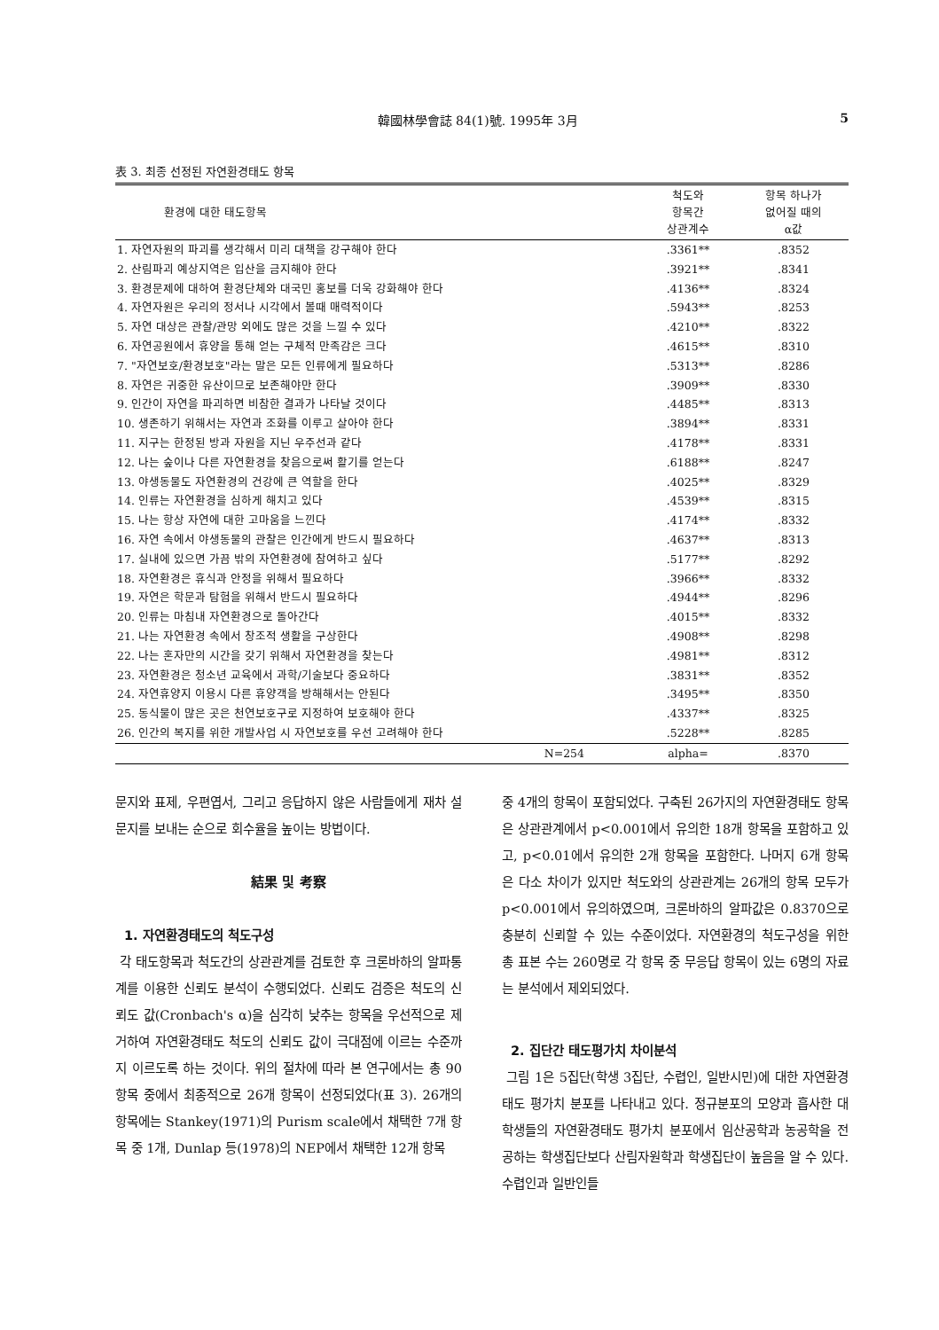韓國林學會誌 84(1)號. 1995年 3月 5
表 3. 최종 선정된 자연환경태도 항목
| 환경에 대한 태도항목 | 척도와 항목간 상관계수 | 항목 하나가 없어질 때의 α값 |
| --- | --- | --- |
| 1. 자연자원의 파괴를 생각해서 미리 대책을 강구해야 한다 | .3361** | .8352 |
| 2. 산림파괴 예상지역은 입산을 금지해야 한다 | .3921** | .8341 |
| 3. 환경문제에 대하여 환경단체와 대국민 홍보를 더욱 강화해야 한다 | .4136** | .8324 |
| 4. 자연자원은 우리의 정서나 시각에서 볼때 매력적이다 | .5943** | .8253 |
| 5. 자연 대상은 관찰/관망 외에도 많은 것을 느낄 수 있다 | .4210** | .8322 |
| 6. 자연공원에서 휴양을 통해 얻는 구체적 만족감은 크다 | .4615** | .8310 |
| 7. "자연보호/환경보호"라는 말은 모든 인류에게 필요하다 | .5313** | .8286 |
| 8. 자연은 귀중한 유산이므로 보존해야만 한다 | .3909** | .8330 |
| 9. 인간이 자연을 파괴하면 비참한 결과가 나타날 것이다 | .4485** | .8313 |
| 10. 생존하기 위해서는 자연과 조화를 이루고 살아야 한다 | .3894** | .8331 |
| 11. 지구는 한정된 방과 자원을 지닌 우주선과 같다 | .4178** | .8331 |
| 12. 나는 숲이나 다른 자연환경을 찾음으로써 활기를 얻는다 | .6188** | .8247 |
| 13. 야생동물도 자연환경의 건강에 큰 역할을 한다 | .4025** | .8329 |
| 14. 인류는 자연환경을 심하게 해치고 있다 | .4539** | .8315 |
| 15. 나는 항상 자연에 대한 고마움을 느낀다 | .4174** | .8332 |
| 16. 자연 속에서 야생동물의 관찰은 인간에게 반드시 필요하다 | .4637** | .8313 |
| 17. 실내에 있으면 가끔 밖의 자연환경에 참여하고 싶다 | .5177** | .8292 |
| 18. 자연환경은 휴식과 안정을 위해서 필요하다 | .3966** | .8332 |
| 19. 자연은 학문과 탐험을 위해서 반드시 필요하다 | .4944** | .8296 |
| 20. 인류는 마침내 자연환경으로 돌아간다 | .4015** | .8332 |
| 21. 나는 자연환경 속에서 창조적 생활을 구상한다 | .4908** | .8298 |
| 22. 나는 혼자만의 시간을 갖기 위해서 자연환경을 찾는다 | .4981** | .8312 |
| 23. 자연환경은 청소년 교육에서 과학/기술보다 중요하다 | .3831** | .8352 |
| 24. 자연휴양지 이용시 다른 휴양객을 방해해서는 안된다 | .3495** | .8350 |
| 25. 동식물이 많은 곳은 천연보호구로 지정하여 보호해야 한다 | .4337** | .8325 |
| 26. 인간의 복지를 위한 개발사업 시 자연보호를 우선 고려해야 한다 | .5228** | .8285 |
| N=254 | alpha= | .8370 |
문지와 표제, 우편엽서, 그리고 응답하지 않은 사람들에게 재차 설문지를 보내는 순으로 회수율을 높이는 방법이다.
結果 및 考察
1. 자연환경태도의 척도구성
각 태도항목과 척도간의 상관관계를 검토한 후 크론바하의 알파통계를 이용한 신뢰도 분석이 수행되었다. 신뢰도 검증은 척도의 신뢰도 값(Cronbach's α)을 심각히 낮추는 항목을 우선적으로 제거하여 자연환경태도 척도의 신뢰도 값이 극대점에 이르는 수준까지 이르도록 하는 것이다. 위의 절차에 따라 본 연구에서는 총 90항목 중에서 최종적으로 26개 항목이 선정되었다(표 3). 26개의 항목에는 Stankey(1971)의 Purism scale에서 채택한 7개 항목 중 1개, Dunlap 등(1978)의 NEP에서 채택한 12개 항목
중 4개의 항목이 포함되었다. 구축된 26가지의 자연환경태도 항목은 상관관계에서 p<0.001에서 유의한 18개 항목을 포함하고 있고, p<0.01에서 유의한 2개 항목을 포함한다. 나머지 6개 항목은 다소 차이가 있지만 척도와의 상관관계는 26개의 항목 모두가 p<0.001에서 유의하였으며, 크론바하의 알파값은 0.8370으로 충분히 신뢰할 수 있는 수준이었다. 자연환경의 척도구성을 위한 총 표본 수는 260명로 각 항목 중 무응답 항목이 있는 6명의 자료는 분석에서 제외되었다.
2. 집단간 태도평가치 차이분석
그림 1은 5집단(학생 3집단, 수렵인, 일반시민)에 대한 자연환경태도 평가치 분포를 나타내고 있다. 정규분포의 모양과 흡사한 대학생들의 자연환경태도 평가치 분포에서 임산공학과 농공학을 전공하는 학생집단보다 산림자원학과 학생집단이 높음을 알 수 있다. 수렵인과 일반인들